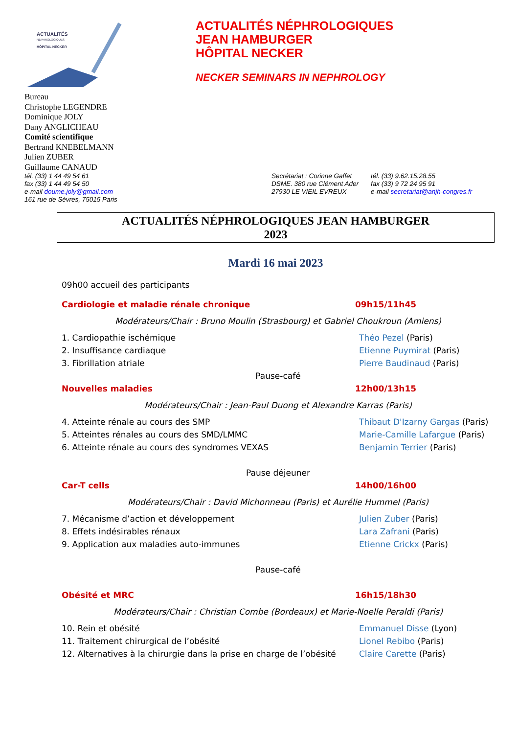ACTUALITÉS
NÉPHROLOGIQUES
HÔPITAL NECKER
ACTUALITÉS NÉPHROLOGIQUES
JEAN HAMBURGER
HÔPITAL NECKER
NECKER SEMINARS IN NEPHROLOGY
Bureau
Christophe LEGENDRE
Dominique JOLY
Dany ANGLICHEAU
Comité scientifique
Bertrand KNEBELMANN
Julien ZUBER
Guillaume CANAUD
tél. (33) 1 44 49 54 61
fax (33) 1 44 49 54 50
e-mail doume.joly@gmail.com
161 rue de Sèvres, 75015 Paris
Secrétariat : Corinne Gaffet
DSME. 380 rue Clément Ader
27930 LE VIEIL EVREUX
tél. (33) 9.62.15.28.55
fax (33) 9 72 24 95 91
e-mail secretariat@anjh-congres.fr
ACTUALITÉS NÉPHROLOGIQUES JEAN HAMBURGER
2023
Mardi 16 mai 2023
09h00 accueil des participants
Cardiologie et maladie rénale chronique 09h15/11h45
Modérateurs/Chair : Bruno Moulin (Strasbourg) et Gabriel Choukroun (Amiens)
1. Cardiopathie ischémique Théo Pezel (Paris)
2. Insuffisance cardiaque Etienne Puymirat (Paris)
3. Fibrillation atriale Pierre Baudinaud (Paris)
Pause-café
Nouvelles maladies 12h00/13h15
Modérateurs/Chair : Jean-Paul Duong et Alexandre Karras (Paris)
4. Atteinte rénale au cours des SMP Thibaut D'Izarny Gargas (Paris)
5. Atteintes rénales au cours des SMD/LMMC Marie-Camille Lafargue (Paris)
6. Atteinte rénale au cours des syndromes VEXAS Benjamin Terrier (Paris)
Pause déjeuner
Car-T cells 14h00/16h00
Modérateurs/Chair : David Michonneau (Paris) et Aurélie Hummel (Paris)
7. Mécanisme d’action et développement Julien Zuber (Paris)
8. Effets indésirables rénaux Lara Zafrani (Paris)
9. Application aux maladies auto-immunes Etienne Crickx (Paris)
Pause-café
Obésité et MRC 16h15/18h30
Modérateurs/Chair : Christian Combe (Bordeaux) et Marie-Noelle Peraldi (Paris)
10. Rein et obésité Emmanuel Disse (Lyon)
11. Traitement chirurgical de l’obésité Lionel Rebibo (Paris)
12. Alternatives à la chirurgie dans la prise en charge de l’obésité Claire Carette (Paris)